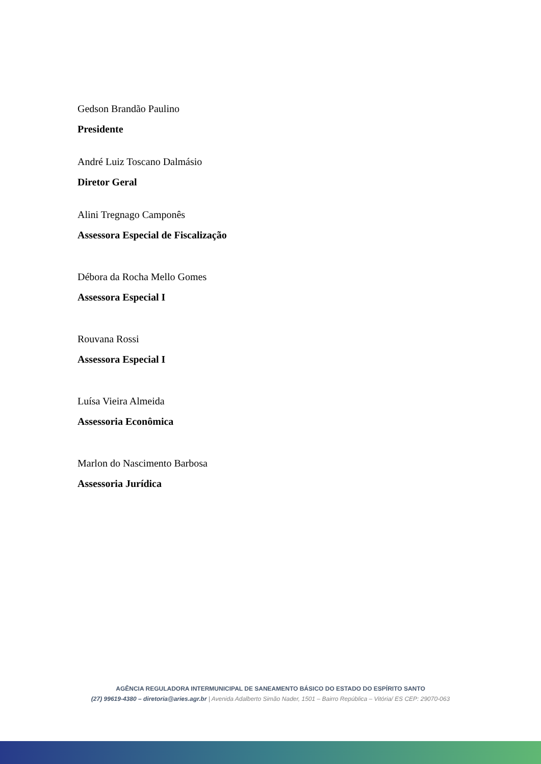Gedson Brandão Paulino
Presidente
André Luiz Toscano Dalmásio
Diretor Geral
Alini Tregnago Camponês
Assessora Especial de Fiscalização
Débora da Rocha Mello Gomes
Assessora Especial I
Rouvana Rossi
Assessora Especial I
Luísa Vieira Almeida
Assessoria Econômica
Marlon do Nascimento Barbosa
Assessoria Jurídica
AGÊNCIA REGULADORA INTERMUNICIPAL DE SANEAMENTO BÁSICO DO ESTADO DO ESPÍRITO SANTO
(27) 99619-4380 – diretoria@aries.agr.br | Avenida Adalberto Simão Nader, 1501 – Bairro República – Vitória/ ES CEP: 29070-063